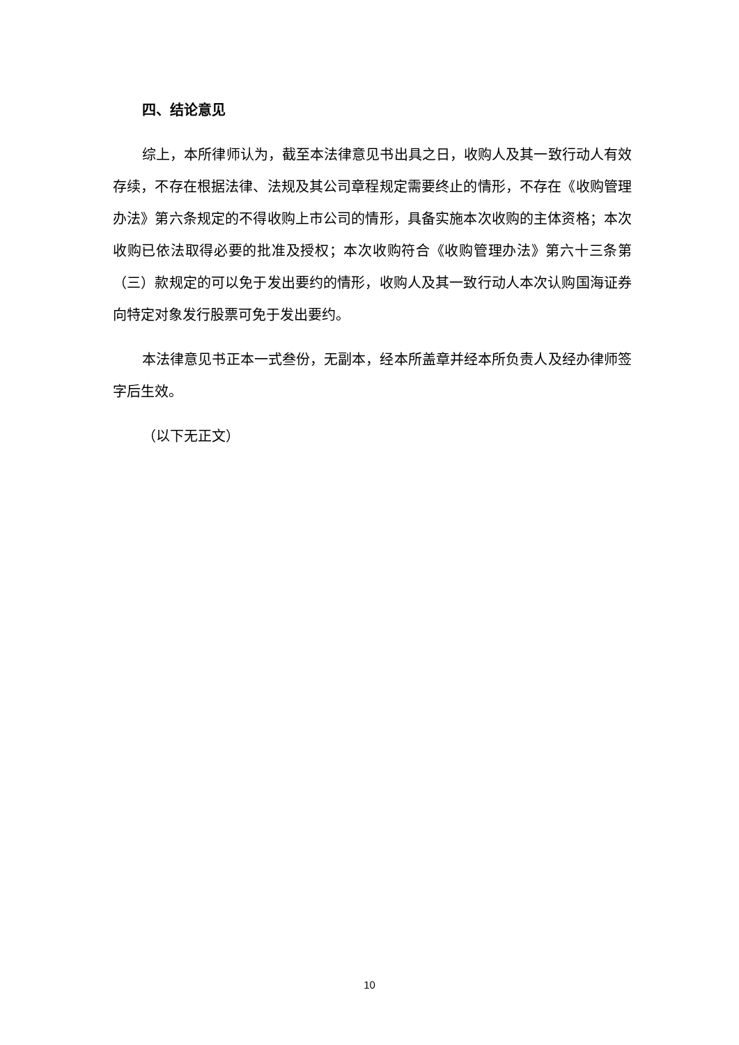四、结论意见
综上，本所律师认为，截至本法律意见书出具之日，收购人及其一致行动人有效存续，不存在根据法律、法规及其公司章程规定需要终止的情形，不存在《收购管理办法》第六条规定的不得收购上市公司的情形，具备实施本次收购的主体资格；本次收购已依法取得必要的批准及授权；本次收购符合《收购管理办法》第六十三条第（三）款规定的可以免于发出要约的情形，收购人及其一致行动人本次认购国海证券向特定对象发行股票可免于发出要约。
本法律意见书正本一式叁份，无副本，经本所盖章并经本所负责人及经办律师签字后生效。
（以下无正文）
10